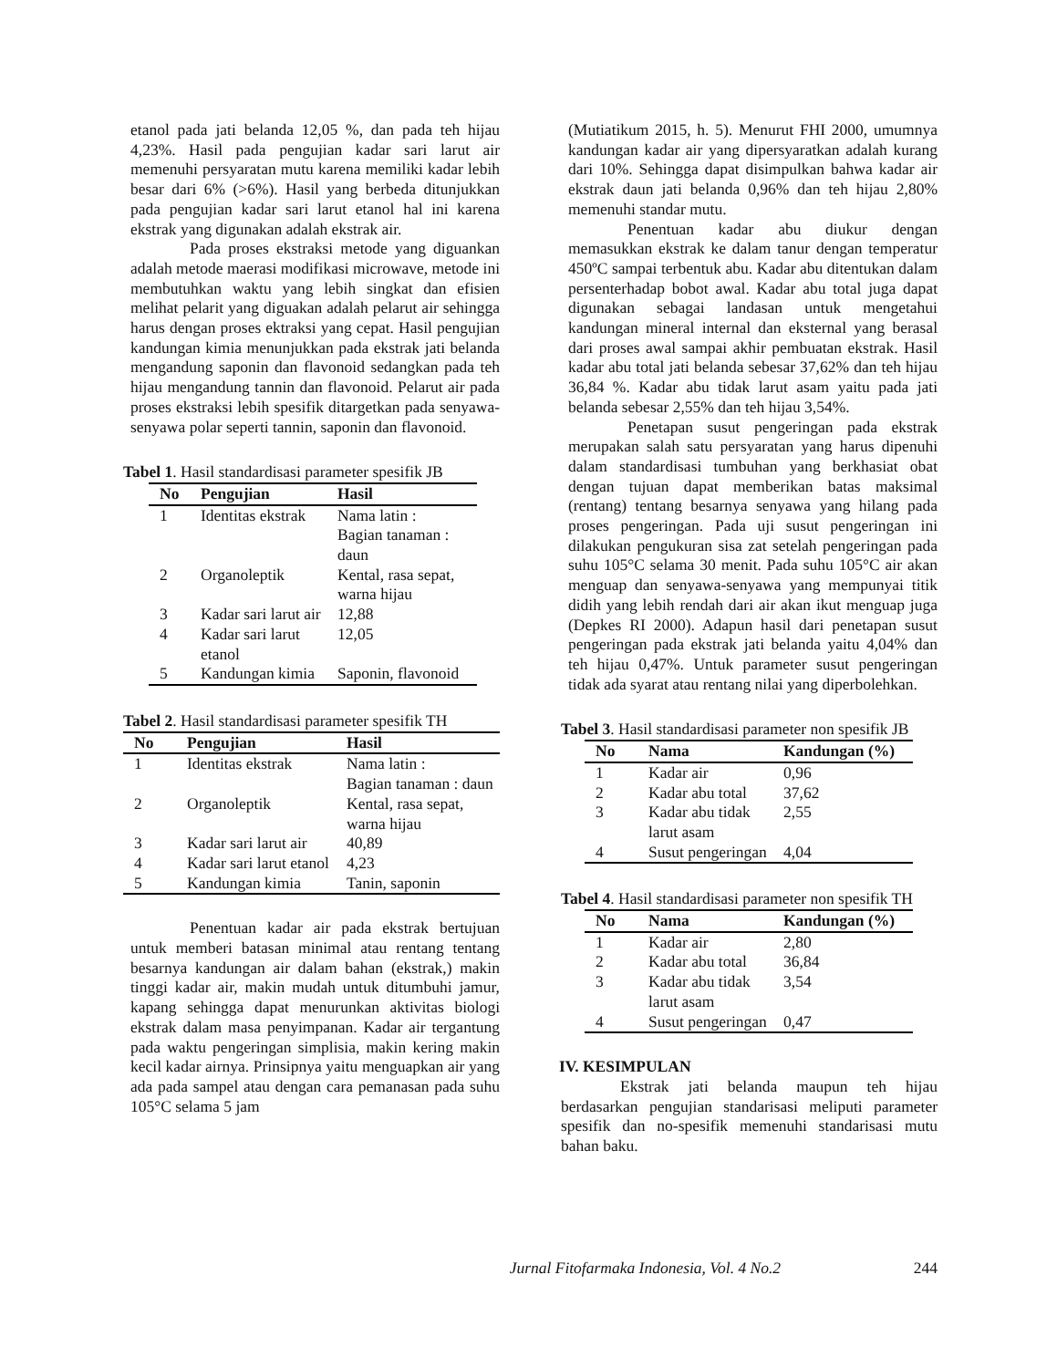etanol pada jati belanda 12,05 %, dan pada teh hijau 4,23%. Hasil pada pengujian kadar sari larut air memenuhi persyaratan mutu karena memiliki kadar lebih besar dari 6% (>6%). Hasil yang berbeda ditunjukkan pada pengujian kadar sari larut etanol hal ini karena ekstrak yang digunakan adalah ekstrak air.
Pada proses ekstraksi metode yang diguankan adalah metode maerasi modifikasi microwave, metode ini membutuhkan waktu yang lebih singkat dan efisien melihat pelarit yang diguakan adalah pelarut air sehingga harus dengan proses ektraksi yang cepat. Hasil pengujian kandungan kimia menunjukkan pada ekstrak jati belanda mengandung saponin dan flavonoid sedangkan pada teh hijau mengandung tannin dan flavonoid. Pelarut air pada proses ekstraksi lebih spesifik ditargetkan pada senyawa-senyawa polar seperti tannin, saponin dan flavonoid.
Tabel 1. Hasil standardisasi parameter spesifik JB
| No | Pengujian | Hasil |
| --- | --- | --- |
| 1 | Identitas ekstrak | Nama latin : Bagian tanaman : daun |
| 2 | Organoleptik | Kental, rasa sepat, warna hijau |
| 3 | Kadar sari larut air | 12,88 |
| 4 | Kadar sari larut etanol | 12,05 |
| 5 | Kandungan kimia | Saponin, flavonoid |
Tabel 2. Hasil standardisasi parameter spesifik TH
| No | Pengujian | Hasil |
| --- | --- | --- |
| 1 | Identitas ekstrak | Nama latin : Bagian tanaman : daun |
| 2 | Organoleptik | Kental, rasa sepat, warna hijau |
| 3 | Kadar sari larut air | 40,89 |
| 4 | Kadar sari larut etanol | 4,23 |
| 5 | Kandungan kimia | Tanin, saponin |
Penentuan kadar air pada ekstrak bertujuan untuk memberi batasan minimal atau rentang tentang besarnya kandungan air dalam bahan (ekstrak,) makin tinggi kadar air, makin mudah untuk ditumbuhi jamur, kapang sehingga dapat menurunkan aktivitas biologi ekstrak dalam masa penyimpanan. Kadar air tergantung pada waktu pengeringan simplisia, makin kering makin kecil kadar airnya. Prinsipnya yaitu menguapkan air yang ada pada sampel atau dengan cara pemanasan pada suhu 105°C selama 5 jam
(Mutiatikum 2015, h. 5). Menurut FHI 2000, umumnya kandungan kadar air yang dipersyaratkan adalah kurang dari 10%. Sehingga dapat disimpulkan bahwa kadar air ekstrak daun jati belanda 0,96% dan teh hijau 2,80% memenuhi standar mutu.
Penentuan kadar abu diukur dengan memasukkan ekstrak ke dalam tanur dengan temperatur 450ºC sampai terbentuk abu. Kadar abu ditentukan dalam persenterhadap bobot awal. Kadar abu total juga dapat digunakan sebagai landasan untuk mengetahui kandungan mineral internal dan eksternal yang berasal dari proses awal sampai akhir pembuatan ekstrak. Hasil kadar abu total jati belanda sebesar 37,62% dan teh hijau 36,84 %. Kadar abu tidak larut asam yaitu pada jati belanda sebesar 2,55% dan teh hijau 3,54%.
Penetapan susut pengeringan pada ekstrak merupakan salah satu persyaratan yang harus dipenuhi dalam standardisasi tumbuhan yang berkhasiat obat dengan tujuan dapat memberikan batas maksimal (rentang) tentang besarnya senyawa yang hilang pada proses pengeringan. Pada uji susut pengeringan ini dilakukan pengukuran sisa zat setelah pengeringan pada suhu 105°C selama 30 menit. Pada suhu 105°C air akan menguap dan senyawa-senyawa yang mempunyai titik didih yang lebih rendah dari air akan ikut menguap juga (Depkes RI 2000). Adapun hasil dari penetapan susut pengeringan pada ekstrak jati belanda yaitu 4,04% dan teh hijau 0,47%. Untuk parameter susut pengeringan tidak ada syarat atau rentang nilai yang diperbolehkan.
Tabel 3. Hasil standardisasi parameter non spesifik JB
| No | Nama | Kandungan (%) |
| --- | --- | --- |
| 1 | Kadar air | 0,96 |
| 2 | Kadar abu total | 37,62 |
| 3 | Kadar abu tidak larut asam | 2,55 |
| 4 | Susut pengeringan | 4,04 |
Tabel 4. Hasil standardisasi parameter non spesifik TH
| No | Nama | Kandungan (%) |
| --- | --- | --- |
| 1 | Kadar air | 2,80 |
| 2 | Kadar abu total | 36,84 |
| 3 | Kadar abu tidak larut asam | 3,54 |
| 4 | Susut pengeringan | 0,47 |
IV. KESIMPULAN
Ekstrak jati belanda maupun teh hijau berdasarkan pengujian standarisasi meliputi parameter spesifik dan no-spesifik memenuhi standarisasi mutu bahan baku.
Jurnal Fitofarmaka Indonesia, Vol. 4 No.2 244